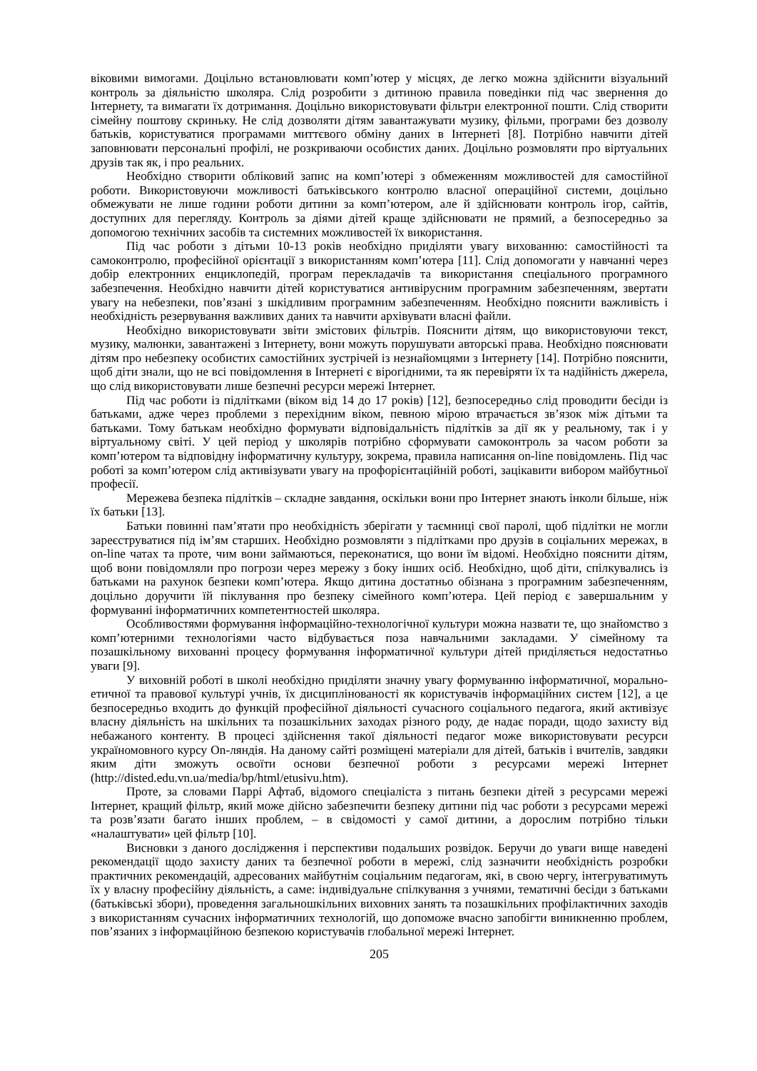віковими вимогами. Доцільно встановлювати комп’ютер у місцях, де легко можна здійснити візуальний контроль за діяльністю школяра. Слід розробити з дитиною правила поведінки під час звернення до Інтернету, та вимагати їх дотримання. Доцільно використовувати фільтри електронної пошти. Слід створити сімейну поштову скриньку. Не слід дозволяти дітям завантажувати музику, фільми, програми без дозволу батьків, користуватися програмами миттєвого обміну даних в Інтернеті [8]. Потрібно навчити дітей заповнювати персональні профілі, не розкриваючи особистих даних. Доцільно розмовляти про віртуальних друзів так як, і про реальних.
Необхідно створити обліковий запис на комп’ютері з обмеженням можливостей для самостійної роботи. Використовуючи можливості батьківського контролю власної операційної системи, доцільно обмежувати не лише години роботи дитини за комп’ютером, але й здійснювати контроль ігор, сайтів, доступних для перегляду. Контроль за діями дітей краще здійснювати не прямий, а безпосередньо за допомогою технічних засобів та системних можливостей їх використання.
Під час роботи з дітьми 10-13 років необхідно приділяти увагу вихованню: самостійності та самоконтролю, професійної орієнтації з використанням комп’ютера [11]. Слід допомогати у навчанні через добір електронних енциклопедій, програм перекладачів та використання спеціального програмного забезпечення. Необхідно навчити дітей користуватися антивірусним програмним забезпеченням, звертати увагу на небезпеки, пов’язані з шкідливим програмним забезпеченням. Необхідно пояснити важливість і необхідність резервування важливих даних та навчити архівувати власні файли.
Необхідно використовувати звіти змістових фільтрів. Пояснити дітям, що використовуючи текст, музику, малюнки, завантажені з Інтернету, вони можуть порушувати авторські права. Необхідно пояснювати дітям про небезпеку особистих самостійних зустрічей із незнайомцями з Інтернету [14]. Потрібно пояснити, щоб діти знали, що не всі повідомлення в Інтернеті є вірогідними, та як перевіряти їх та надійність джерела, що слід використовувати лише безпечні ресурси мережі Інтернет.
Під час роботи із підлітками (віком від 14 до 17 років) [12], безпосередньо слід проводити бесіди із батьками, адже через проблеми з перехідним віком, певною мірою втрачається зв’язок між дітьми та батьками. Тому батькам необхідно формувати відповідальність підлітків за дії як у реальному, так і у віртуальному світі. У цей період у школярів потрібно сформувати самоконтроль за часом роботи за комп’ютером та відповідну інформатичну культуру, зокрема, правила написання on-line повідомлень. Під час роботі за комп’ютером слід активізувати увагу на профорієнтаційній роботі, зацікавити вибором майбутньої професії.
Мережева безпека підлітків – складне завдання, оскільки вони про Інтернет знають інколи більше, ніж їх батьки [13].
Батьки повинні пам’ятати про необхідність зберігати у таємниці свої паролі, щоб підлітки не могли зареєструватися під ім’ям старших. Необхідно розмовляти з підлітками про друзів в соціальних мережах, в on-line чатах та проте, чим вони займаються, переконатися, що вони їм відомі. Необхідно пояснити дітям, щоб вони повідомляли про погрози через мережу з боку інших осіб. Необхідно, щоб діти, спілкувались із батьками на рахунок безпеки комп’ютера. Якщо дитина достатньо обізнана з програмним забезпеченням, доцільно доручити їй піклування про безпеку сімейного комп’ютера. Цей період є завершальним у формуванні інформатичних компетентностей школяра.
Особливостями формування інформаційно-технологічної культури можна назвати те, що знайомство з комп’ютерними технологіями часто відбувається поза навчальними закладами. У сімейному та позашкільному вихованні процесу формування інформатичної культури дітей приділяється недостатньо уваги [9].
У виховній роботі в школі необхідно приділяти значну увагу формуванню інформатичної, морально-етичної та правової культурі учнів, їх дисциплінованості як користувачів інформаційних систем [12], а це безпосередньо входить до функцій професійної діяльності сучасного соціального педагога, який активізує власну діяльність на шкільних та позашкільних заходах різного роду, де надає поради, щодо захисту від небажаного контенту. В процесі здійснення такої діяльності педагог може використовувати ресурси україномовного курсу On-ляндія. На даному сайті розміщені матеріали для дітей, батьків і вчителів, завдяки яким діти зможуть освоїти основи безпечної роботи з ресурсами мережі Інтернет (http://disted.edu.vn.ua/media/bp/html/etusivu.htm).
Проте, за словами Паррі Афтаб, відомого спеціаліста з питань безпеки дітей з ресурсами мережі Інтернет, кращий фільтр, який може дійсно забезпечити безпеку дитини під час роботи з ресурсами мережі та розв’язати багато інших проблем, – в свідомості у самої дитини, а дорослим потрібно тільки «налаштувати» цей фільтр [10].
Висновки з даного дослідження і перспективи подальших розвідок. Беручи до уваги вище наведені рекомендації щодо захисту даних та безпечної роботи в мережі, слід зазначити необхідність розробки практичних рекомендацій, адресованих майбутнім соціальним педагогам, які, в свою чергу, інтегруватимуть їх у власну професійну діяльність, а саме: індивідуальне спілкування з учнями, тематичні бесіди з батьками (батьківські збори), проведення загальношкільних виховних занять та позашкільних профілактичних заходів з використанням сучасних інформатичних технологій, що допоможе вчасно запобігти виникненню проблем, пов’язаних з інформаційною безпекою користувачів глобальної мережі Інтернет.
205